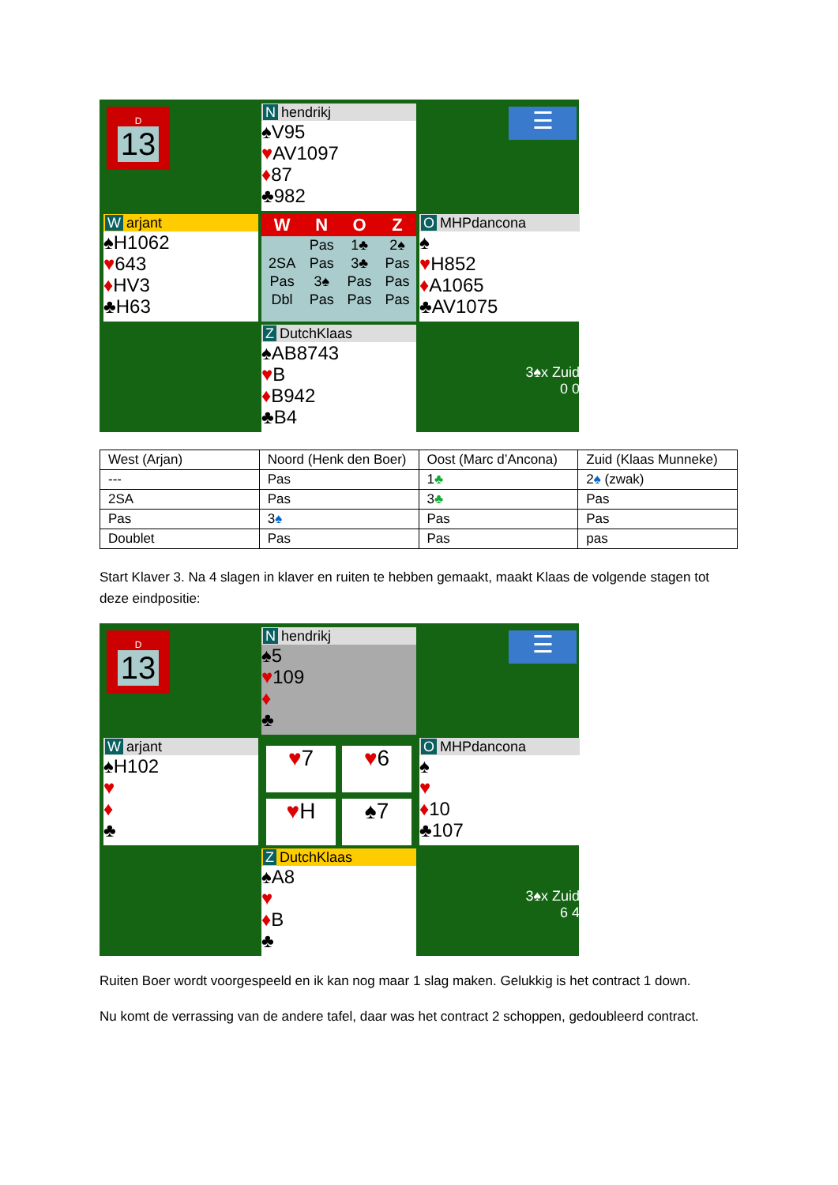D
13
Nhendrikj
♠V95
♥AV1097
♦87
♣982
☰
Warjant
♠H1062
♥643
♦HV3
♣H63
| W | N | O | Z |
| --- | --- | --- | --- |
| | Pas | 1♣ | 2♠ |
| 2SA | Pas | 3♣ | Pas |
| Pas | 3♠ | Pas | Pas |
| Dbl | Pas | Pas | Pas |
O MHPdancona
♠
♥H852
♦A1065
♣AV1075
Z DutchKlaas
♠AB8743
♥B
♦B942
♣B4
3♠x Zuid
0 0
| West (Arjan) | Noord (Henk den Boer) | Oost (Marc d’Ancona) | Zuid (Klaas Munneke) |
| --- | Pas | 1 ♣ | 2 ♠ (zwak) |
| 2SA | Pas | 3 ♣ | Pas |
| Pas | 3 ♠ | Pas | Pas |
| Doublet | Pas | Pas | pas |
Start Klaver 3. Na 4 slagen in klaver en ruiten te hebben gemaakt, maakt Klaas de volgende stagen tot deze eindpositie:
D
13
Nhendrikj
♠5
♥109
♦
♣
☰
Warjant
♠H102
♥
♦
♣
♥7
♥6
♥H
♠7
O MHPdancona
♠
♥
♦10
♣107
Z DutchKlaas
♠A8
♥
♦B
♣
3♠x Zuid
6 4
Ruiten Boer wordt voorgespeeld en ik kan nog maar 1 slag maken. Gelukkig is het contract 1 down.
Nu komt de verrassing van de andere tafel, daar was het contract 2 schoppen, gedoubleerd contract.